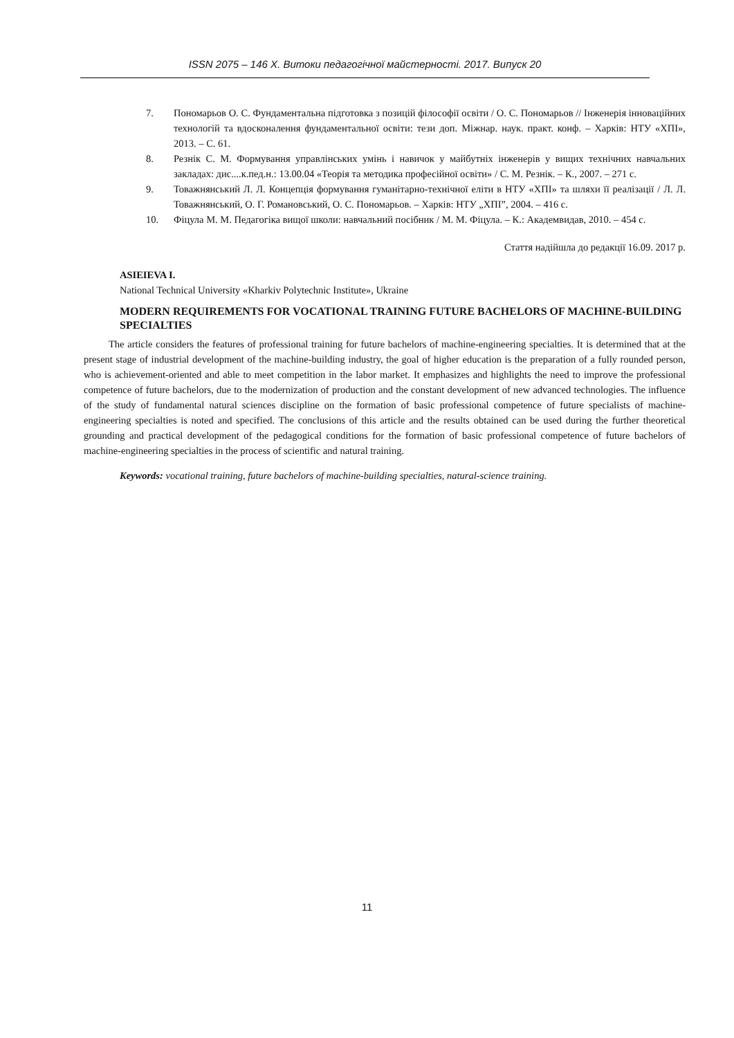ISSN 2075 – 146 Х. Витоки педагогічної майстерності. 2017. Випуск 20
7. Пономарьов О. С. Фундаментальна підготовка з позицій філософії освіти / О. С. Пономарьов // Інженерія інноваційних технологій та вдосконалення фундаментальної освіти: тези доп. Міжнар. наук. практ. конф. – Харків: НТУ «ХПІ», 2013. – С. 61.
8. Резнік С. М. Формування управлінських умінь і навичок у майбутніх інженерів у вищих технічних навчальних закладах: дис....к.пед.н.: 13.00.04 «Теорія та методика професійної освіти» / С. М. Резнік. – К., 2007. – 271 с.
9. Товажнянський Л. Л. Концепція формування гуманітарно-технічної еліти в НТУ «ХПІ» та шляхи її реалізації / Л. Л. Товажнянський, О. Г. Романовський, О. С. Пономарьов. – Харків: НТУ „ХПІ”, 2004. – 416 с.
10. Фіцула М. М. Педагогіка вищої школи: навчальний посібник / М. М. Фіцула. – К.: Академвидав, 2010. – 454 с.
Стаття надійшла до редакції 16.09. 2017 р.
ASIEIEVA I.
National Technical University «Kharkiv Polytechnic Institute», Ukraine
MODERN REQUIREMENTS FOR VOCATIONAL TRAINING FUTURE BACHELORS OF MACHINE-BUILDING SPECIALTIES
The article considers the features of professional training for future bachelors of machine-engineering specialties. It is determined that at the present stage of industrial development of the machine-building industry, the goal of higher education is the preparation of a fully rounded person, who is achievement-oriented and able to meet competition in the labor market. It emphasizes and highlights the need to improve the professional competence of future bachelors, due to the modernization of production and the constant development of new advanced technologies. The influence of the study of fundamental natural sciences discipline on the formation of basic professional competence of future specialists of machine-engineering specialties is noted and specified. The conclusions of this article and the results obtained can be used during the further theoretical grounding and practical development of the pedagogical conditions for the formation of basic professional competence of future bachelors of machine-engineering specialties in the process of scientific and natural training.
Keywords: vocational training, future bachelors of machine-building specialties, natural-science training.
11